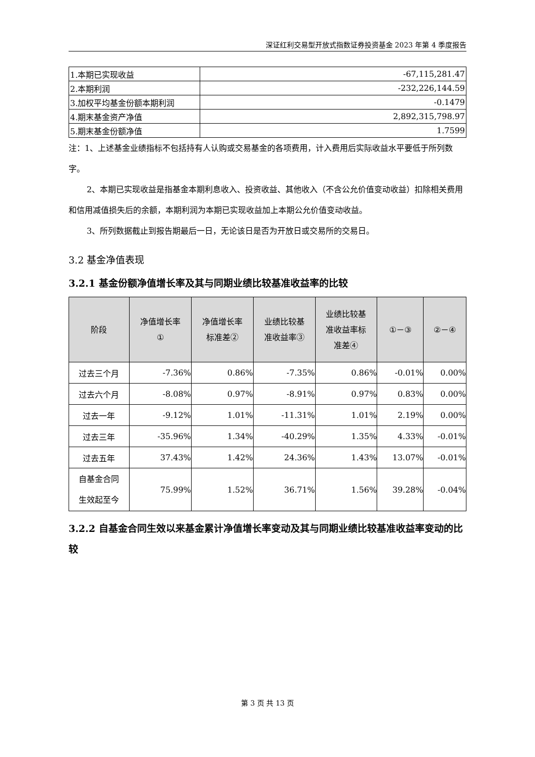深证红利交易型开放式指数证券投资基金 2023 年第 4 季度报告
| 1.本期已实现收益 | -67,115,281.47 |
| 2.本期利润 | -232,226,144.59 |
| 3.加权平均基金份额本期利润 | -0.1479 |
| 4.期末基金资产净值 | 2,892,315,798.97 |
| 5.期末基金份额净值 | 1.7599 |
注：1、上述基金业绩指标不包括持有人认购或交易基金的各项费用，计入费用后实际收益水平要低于所列数字。
2、本期已实现收益是指基金本期利息收入、投资收益、其他收入（不含公允价值变动收益）扣除相关费用和信用减值损失后的余额，本期利润为本期已实现收益加上本期公允价值变动收益。
3、所列数据截止到报告期最后一日，无论该日是否为开放日或交易所的交易日。
3.2 基金净值表现
3.2.1 基金份额净值增长率及其与同期业绩比较基准收益率的比较
| 阶段 | 净值增长率 ① | 净值增长率 标准差② | 业绩比较基 准收益率③ | 业绩比较基 准收益率标 准差④ | ①－③ | ②－④ |
| --- | --- | --- | --- | --- | --- | --- |
| 过去三个月 | -7.36% | 0.86% | -7.35% | 0.86% | -0.01% | 0.00% |
| 过去六个月 | -8.08% | 0.97% | -8.91% | 0.97% | 0.83% | 0.00% |
| 过去一年 | -9.12% | 1.01% | -11.31% | 1.01% | 2.19% | 0.00% |
| 过去三年 | -35.96% | 1.34% | -40.29% | 1.35% | 4.33% | -0.01% |
| 过去五年 | 37.43% | 1.42% | 24.36% | 1.43% | 13.07% | -0.01% |
| 自基金合同 生效起至今 | 75.99% | 1.52% | 36.71% | 1.56% | 39.28% | -0.04% |
3.2.2 自基金合同生效以来基金累计净值增长率变动及其与同期业绩比较基准收益率变动的比较
第 3 页 共 13 页